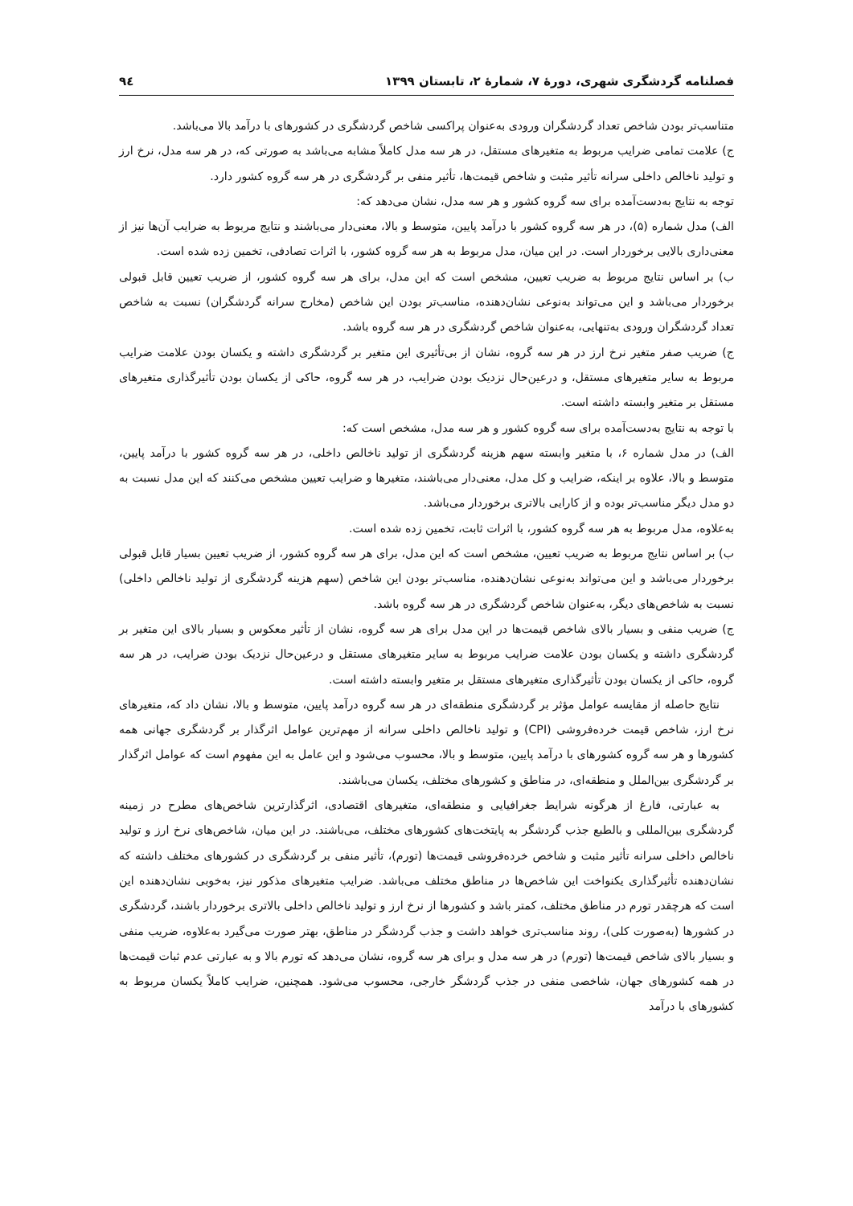فصلنامه گردشگری شهری، دورهٔ ۷، شمارهٔ ۲، تابستان ۱۳۹۹ ۹٤
متناسب‌تر بودن شاخص تعداد گردشگران ورودی به‌عنوان پراکسی شاخص گردشگری در کشورهای با درآمد بالا می‌باشد.
ج) علامت تمامی ضرایب مربوط به متغیرهای مستقل، در هر سه مدل کاملاً مشابه می‌باشد به صورتی که، در هر سه مدل، نرخ ارز و تولید ناخالص داخلی سرانه تأثیر مثبت و شاخص قیمت‌ها، تأثیر منفی بر گردشگری در هر سه گروه کشور دارد.
توجه به نتایج به‌دست‌آمده برای سه گروه کشور و هر سه مدل، نشان می‌دهد که:
الف) مدل شماره (۵)، در هر سه گروه کشور با درآمد پایین، متوسط و بالا، معنی‌دار می‌باشند و نتایج مربوط به ضرایب آن‌ها نیز از معنی‌داری بالایی برخوردار است. در این میان، مدل مربوط به هر سه گروه کشور، با اثرات تصادفی، تخمین زده شده است.
ب) بر اساس نتایج مربوط به ضریب تعیین، مشخص است که این مدل، برای هر سه گروه کشور، از ضریب تعیین قابل قبولی برخوردار می‌باشد و این می‌تواند به‌نوعی نشان‌دهنده، مناسب‌تر بودن این شاخص (مخارج سرانه گردشگران) نسبت به شاخص تعداد گردشگران ورودی به‌تنهایی، به‌عنوان شاخص گردشگری در هر سه گروه باشد.
ج) ضریب صفر متغیر نرخ ارز در هر سه گروه، نشان از بی‌تأثیری این متغیر بر گردشگری داشته و یکسان بودن علامت ضرایب مربوط به سایر متغیرهای مستقل، و درعین‌حال نزدیک بودن ضرایب، در هر سه گروه، حاکی از یکسان بودن تأثیرگذاری متغیرهای مستقل بر متغیر وابسته داشته است.
با توجه به نتایج به‌دست‌آمده برای سه گروه کشور و هر سه مدل، مشخص است که:
الف) در مدل شماره ۶، با متغیر وابسته سهم هزینه گردشگری از تولید ناخالص داخلی، در هر سه گروه کشور با درآمد پایین، متوسط و بالا، علاوه بر اینکه، ضرایب و کل مدل، معنی‌دار می‌باشند، متغیرها و ضرایب تعیین مشخص می‌کنند که این مدل نسبت به دو مدل دیگر مناسب‌تر بوده و از کارایی بالاتری برخوردار می‌باشد.
به‌علاوه، مدل مربوط به هر سه گروه کشور، با اثرات ثابت، تخمین زده شده است.
ب) بر اساس نتایج مربوط به ضریب تعیین، مشخص است که این مدل، برای هر سه گروه کشور، از ضریب تعیین بسیار قابل قبولی برخوردار می‌باشد و این می‌تواند به‌نوعی نشان‌دهنده، مناسب‌تر بودن این شاخص (سهم هزینه گردشگری از تولید ناخالص داخلی) نسبت به شاخص‌های دیگر، به‌عنوان شاخص گردشگری در هر سه گروه باشد.
ج) ضریب منفی و بسیار بالای شاخص قیمت‌ها در این مدل برای هر سه گروه، نشان از تأثیر معکوس و بسیار بالای این متغیر بر گردشگری داشته و یکسان بودن علامت ضرایب مربوط به سایر متغیرهای مستقل و درعین‌حال نزدیک بودن ضرایب، در هر سه گروه، حاکی از یکسان بودن تأثیرگذاری متغیرهای مستقل بر متغیر وابسته داشته است.
نتایج حاصله از مقایسه عوامل مؤثر بر گردشگری منطقه‌ای در هر سه گروه درآمد پایین، متوسط و بالا، نشان داد که، متغیرهای نرخ ارز، شاخص قیمت خرده‌فروشی (CPI) و تولید ناخالص داخلی سرانه از مهم‌ترین عوامل اثرگذار بر گردشگری جهانی همه کشورها و هر سه گروه کشورهای با درآمد پایین، متوسط و بالا، محسوب می‌شود و این عامل به این مفهوم است که عوامل اثرگذار بر گردشگری بین‌الملل و منطقه‌ای، در مناطق و کشورهای مختلف، یکسان می‌باشند.
به عبارتی، فارغ از هرگونه شرایط جغرافیایی و منطقه‌ای، متغیرهای اقتصادی، اثرگذارترین شاخص‌های مطرح در زمینه گردشگری بین‌المللی و بالطبع جذب گردشگر به پایتخت‌های کشورهای مختلف، می‌باشند. در این میان، شاخص‌های نرخ ارز و تولید ناخالص داخلی سرانه تأثیر مثبت و شاخص خرده‌فروشی قیمت‌ها (تورم)، تأثیر منفی بر گردشگری در کشورهای مختلف داشته که نشان‌دهنده تأثیرگذاری یکنواخت این شاخص‌ها در مناطق مختلف می‌باشد. ضرایب متغیرهای مذکور نیز، به‌خوبی نشان‌دهنده این است که هرچقدر تورم در مناطق مختلف، کمتر باشد و کشورها از نرخ ارز و تولید ناخالص داخلی بالاتری برخوردار باشند، گردشگری در کشورها (به‌صورت کلی)، روند مناسب‌تری خواهد داشت و جذب گردشگر در مناطق، بهتر صورت می‌گیرد به‌علاوه، ضریب منفی و بسیار بالای شاخص قیمت‌ها (تورم) در هر سه مدل و برای هر سه گروه، نشان می‌دهد که تورم بالا و به عبارتی عدم ثبات قیمت‌ها در همه کشورهای جهان، شاخصی منفی در جذب گردشگر خارجی، محسوب می‌شود. همچنین، ضرایب کاملاً یکسان مربوط به کشورهای با درآمد